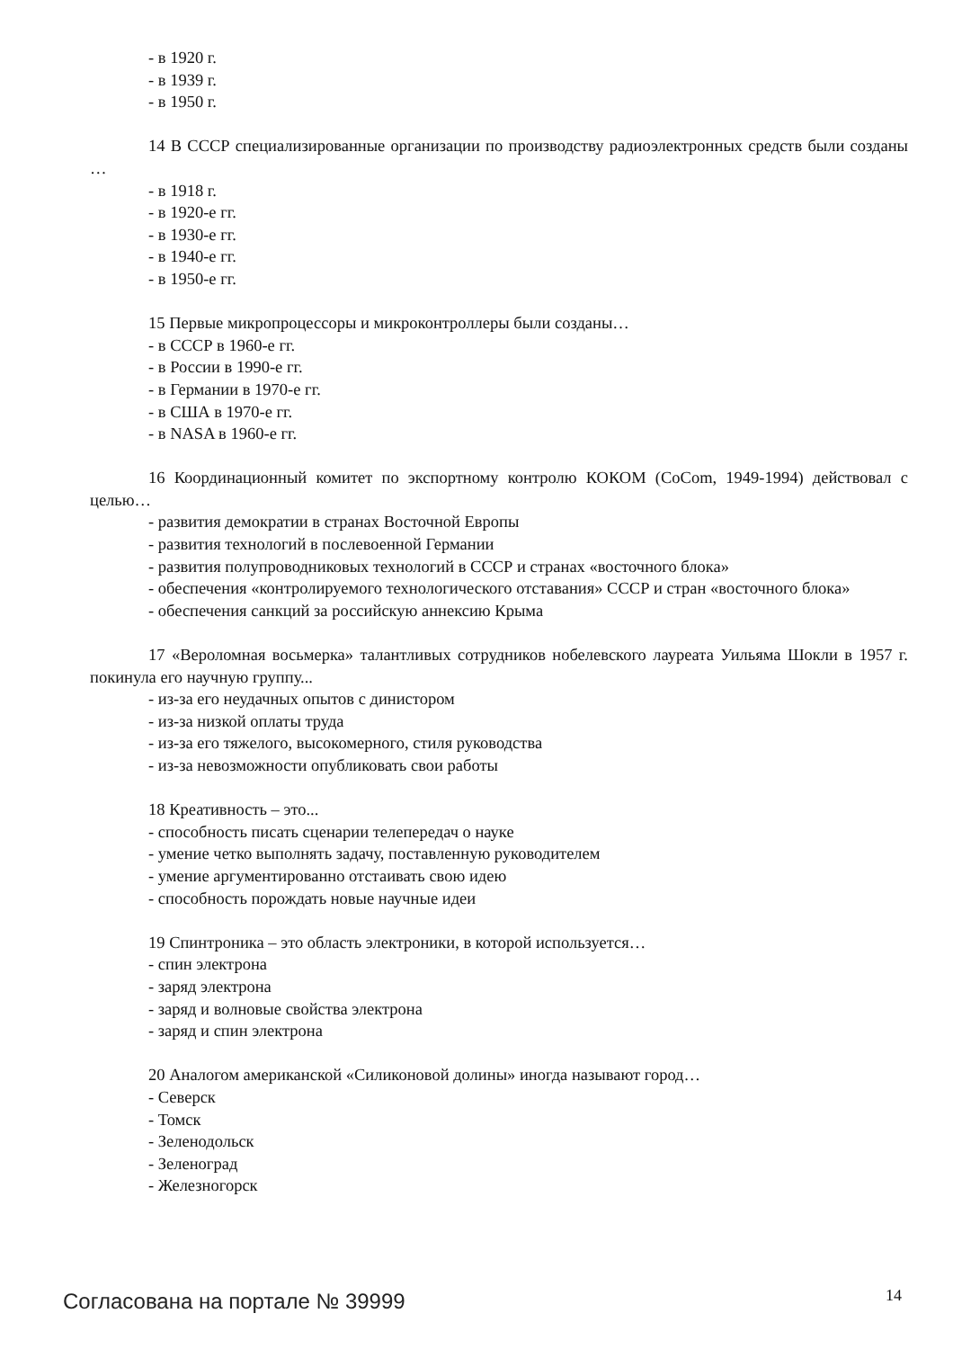- в 1920 г.
- в 1939 г.
- в 1950 г.
14 В СССР специализированные организации по производству радиоэлектронных средств были созданы …
- в 1918 г.
- в 1920-е гг.
- в 1930-е гг.
- в 1940-е гг.
- в 1950-е гг.
15 Первые микропроцессоры и микроконтроллеры были созданы…
- в СССР в 1960-е гг.
- в России в 1990-е гг.
- в Германии в 1970-е гг.
- в США в 1970-е гг.
- в NASA в 1960-е гг.
16 Координационный комитет по экспортному контролю КОКОМ (CoCom, 1949-1994) действовал с целью…
- развития демократии в странах Восточной Европы
- развития технологий в послевоенной Германии
- развития полупроводниковых технологий в СССР и странах «восточного блока»
- обеспечения «контролируемого технологического отставания» СССР и стран «восточного блока»
- обеспечения санкций за российскую аннексию Крыма
17 «Вероломная восьмерка» талантливых сотрудников нобелевского лауреата Уильяма Шокли в 1957 г. покинула его научную группу...
- из-за его неудачных опытов с динистором
- из-за низкой оплаты труда
- из-за его тяжелого, высокомерного, стиля руководства
- из-за невозможности опубликовать свои работы
18 Креативность – это...
- способность писать сценарии телепередач о науке
- умение четко выполнять задачу, поставленную руководителем
- умение аргументированно отстаивать свою идею
- способность порождать новые научные идеи
19 Спинтроника – это область электроники, в которой используется…
- спин электрона
- заряд электрона
- заряд и волновые свойства электрона
- заряд и спин электрона
20 Аналогом американской «Силиконовой долины» иногда называют город…
- Северск
- Томск
- Зеленодольск
- Зеленоград
- Железногорск
Согласована на портале № 39999 14